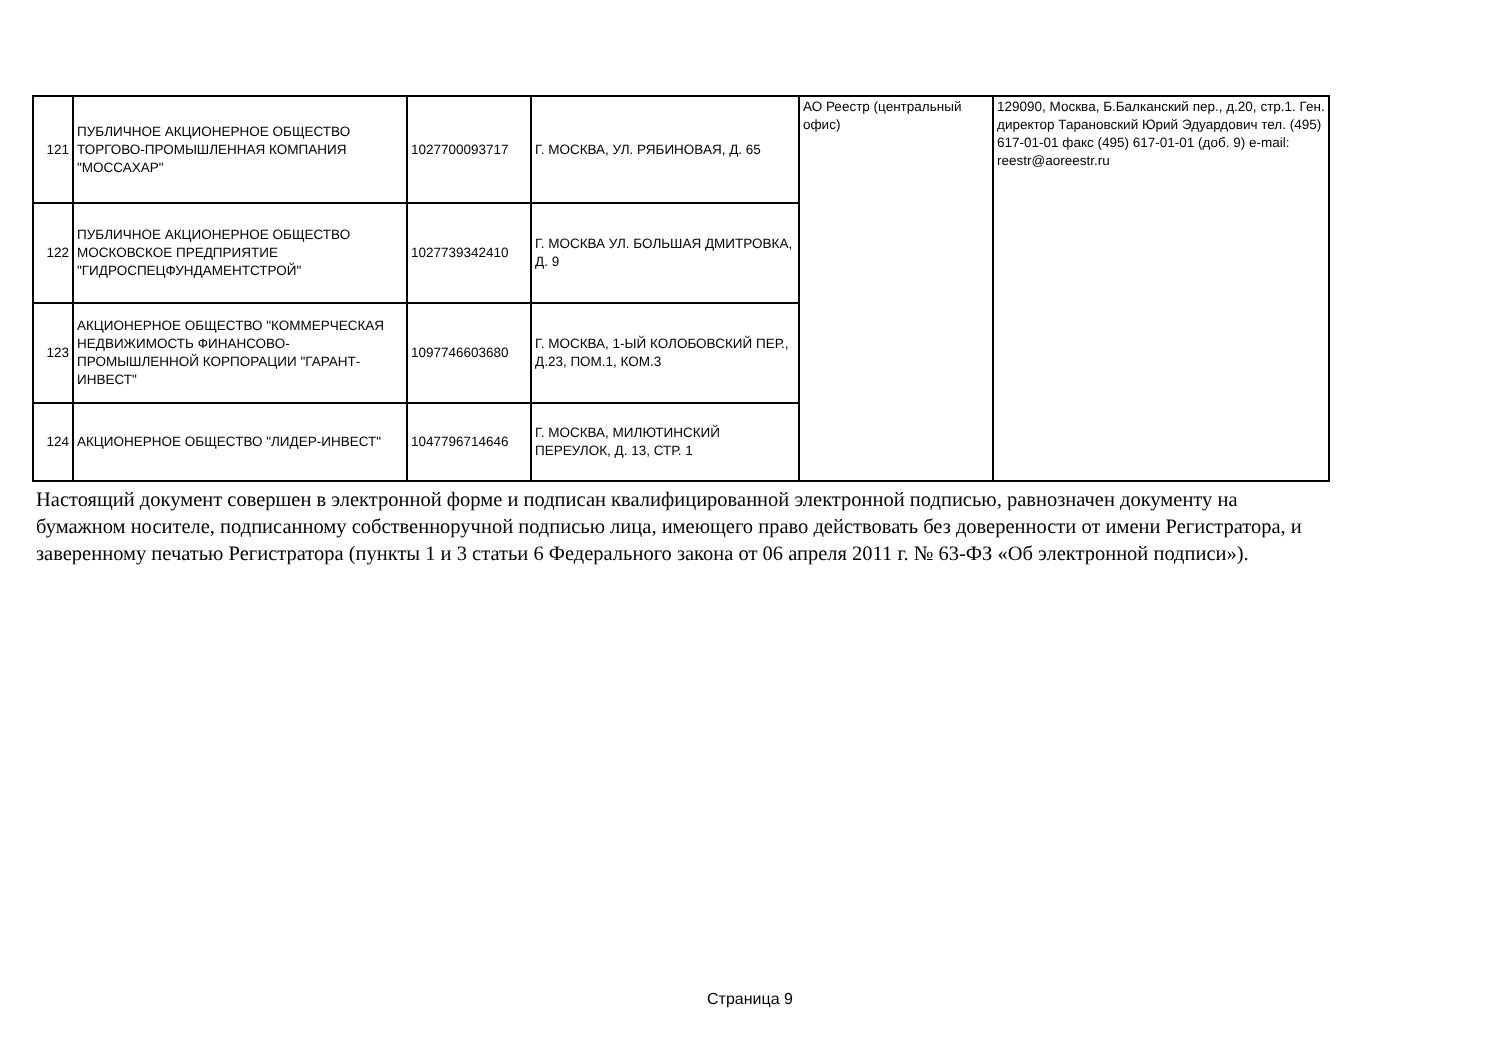| 121 | ПУБЛИЧНОЕ АКЦИОНЕРНОЕ ОБЩЕСТВО ТОРГОВО-ПРОМЫШЛЕННАЯ КОМПАНИЯ "МОССАХАР" | 1027700093717 | Г. МОСКВА, УЛ. РЯБИНОВАЯ, Д. 65 | АО Реестр (центральный офис) | 129090, Москва, Б.Балканский пер., д.20, стр.1. Ген. директор Тарановский Юрий Эдуардович тел. (495) 617-01-01 факс (495) 617-01-01 (доб. 9) e-mail: reestr@aoreestr.ru |
| 122 | ПУБЛИЧНОЕ АКЦИОНЕРНОЕ ОБЩЕСТВО МОСКОВСКОЕ ПРЕДПРИЯТИЕ "ГИДРОСПЕЦФУНДАМЕНТСТРОЙ" | 1027739342410 | Г. МОСКВА УЛ. БОЛЬШАЯ ДМИТРОВКА, Д. 9 | | |
| 123 | АКЦИОНЕРНОЕ ОБЩЕСТВО "КОММЕРЧЕСКАЯ НЕДВИЖИМОСТЬ ФИНАНСОВО-ПРОМЫШЛЕННОЙ КОРПОРАЦИИ "ГАРАНТ-ИНВЕСТ" | 1097746603680 | Г. МОСКВА, 1-ЫЙ КОЛОБОВСКИЙ ПЕР., Д.23, ПОМ.1, КОМ.3 | | |
| 124 | АКЦИОНЕРНОЕ ОБЩЕСТВО "ЛИДЕР-ИНВЕСТ" | 1047796714646 | Г. МОСКВА, МИЛЮТИНСКИЙ ПЕРЕУЛОК, Д. 13, СТР. 1 | | |
Настоящий документ совершен в электронной форме и подписан квалифицированной электронной подписью, равнозначен документу на бумажном носителе, подписанному собственноручной подписью лица, имеющего право действовать без доверенности от имени Регистратора, и заверенному печатью Регистратора (пункты 1 и 3 статьи 6 Федерального закона от 06 апреля 2011 г. № 63-ФЗ «Об электронной подписи»).
Страница 9